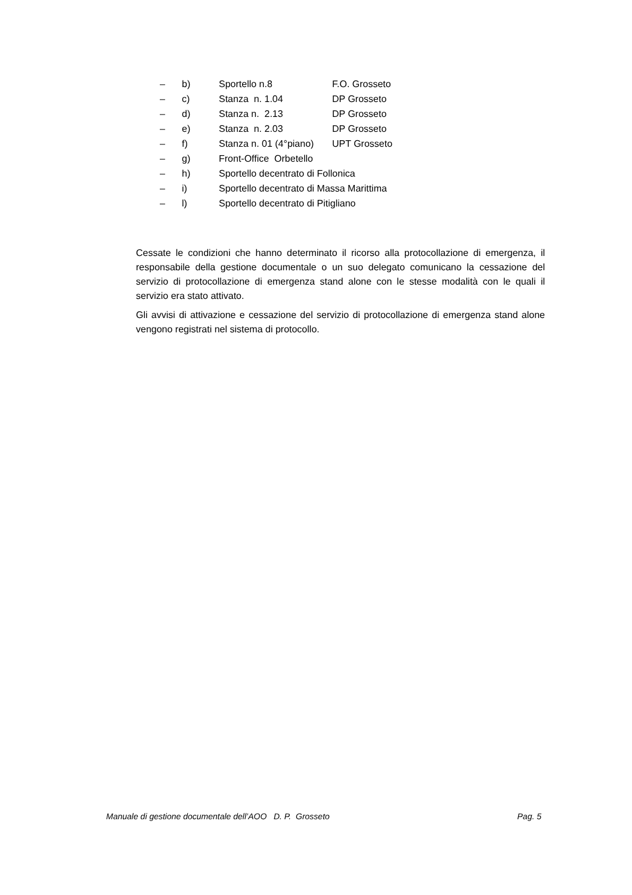– b) Sportello n.8 F.O. Grosseto
– c) Stanza n. 1.04 DP Grosseto
– d) Stanza n. 2.13 DP Grosseto
– e) Stanza n. 2.03 DP Grosseto
– f) Stanza n. 01 (4°piano) UPT Grosseto
– g) Front-Office Orbetello
– h) Sportello decentrato di Follonica
– i) Sportello decentrato di Massa Marittima
– l) Sportello decentrato di Pitigliano
Cessate le condizioni che hanno determinato il ricorso alla protocollazione di emergenza, il responsabile della gestione documentale o un suo delegato comunicano la cessazione del servizio di protocollazione di emergenza stand alone con le stesse modalità con le quali il servizio era stato attivato.
Gli avvisi di attivazione e cessazione del servizio di protocollazione di emergenza stand alone vengono registrati nel sistema di protocollo.
Manuale di gestione documentale dell’AOO D. P. Grosseto Pag. 5